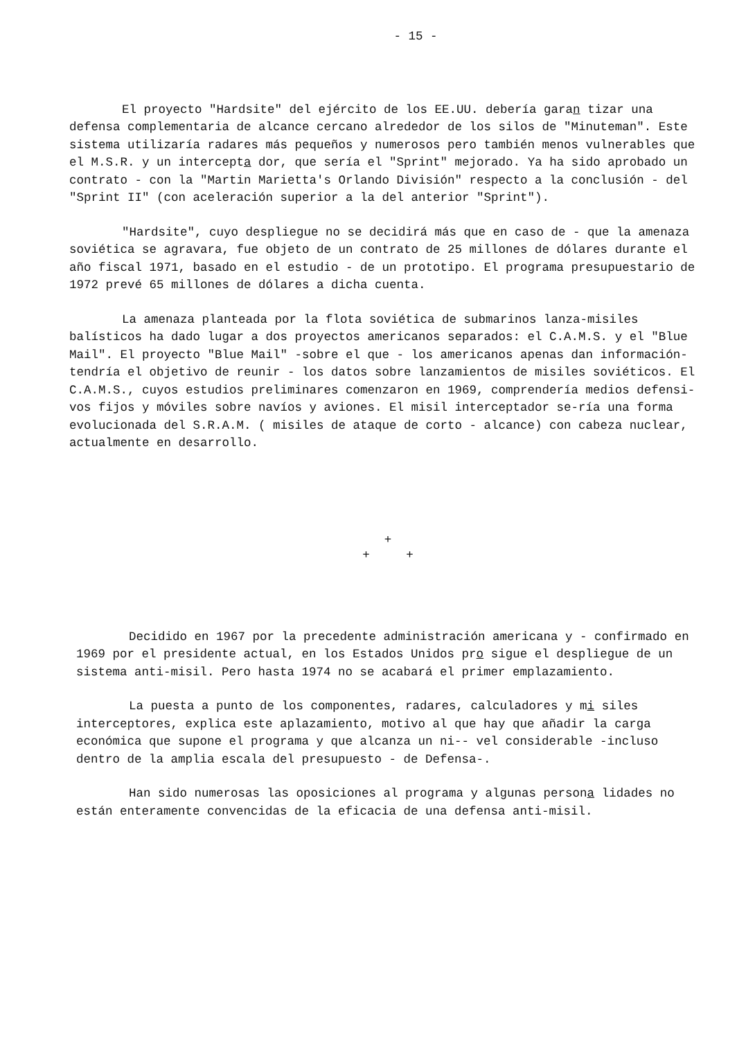- 15 -
El proyecto "Hardsite" del ejército de los EE.UU. debería garan tizar una defensa complementaria de alcance cercano alrededor de los silos de "Minuteman". Este sistema utilizaría radares más pequeños y numerosos pero también menos vulnerables que el M.S.R. y un intercepta dor, que sería el "Sprint" mejorado. Ya ha sido aprobado un contrato - con la "Martin Marietta's Orlando División" respecto a la conclusión - del "Sprint II" (con aceleración superior a la del anterior "Sprint").
"Hardsite", cuyo despliegue no se decidirá más que en caso de - que la amenaza soviética se agravara, fue objeto de un contrato de 25 millones de dólares durante el año fiscal 1971, basado en el estudio - de un prototipo. El programa presupuestario de 1972 prevé 65 millones de dólares a dicha cuenta.
La amenaza planteada por la flota soviética de submarinos lanza-misiles balísticos ha dado lugar a dos proyectos americanos separados: el C.A.M.S. y el "Blue Mail". El proyecto "Blue Mail" -sobre el que - los americanos apenas dan información- tendría el objetivo de reunir - los datos sobre lanzamientos de misiles soviéticos. El C.A.M.S., cuyos estudios preliminares comenzaron en 1969, comprendería medios defensi-vos fijos y móviles sobre navíos y aviones. El misil interceptador se-ría una forma evolucionada del S.R.A.M. ( misiles de ataque de corto - alcance) con cabeza nuclear, actualmente en desarrollo.
+
+ +
Decidido en 1967 por la precedente administración americana y - confirmado en 1969 por el presidente actual, en los Estados Unidos pro sigue el despliegue de un sistema anti-misil. Pero hasta 1974 no se acabará el primer emplazamiento.
La puesta a punto de los componentes, radares, calculadores y mi siles interceptores, explica este aplazamiento, motivo al que hay que añadir la carga económica que supone el programa y que alcanza un ni-- vel considerable -incluso dentro de la amplia escala del presupuesto - de Defensa-.
Han sido numerosas las oposiciones al programa y algunas persona lidades no están enteramente convencidas de la eficacia de una defensa anti-misil.